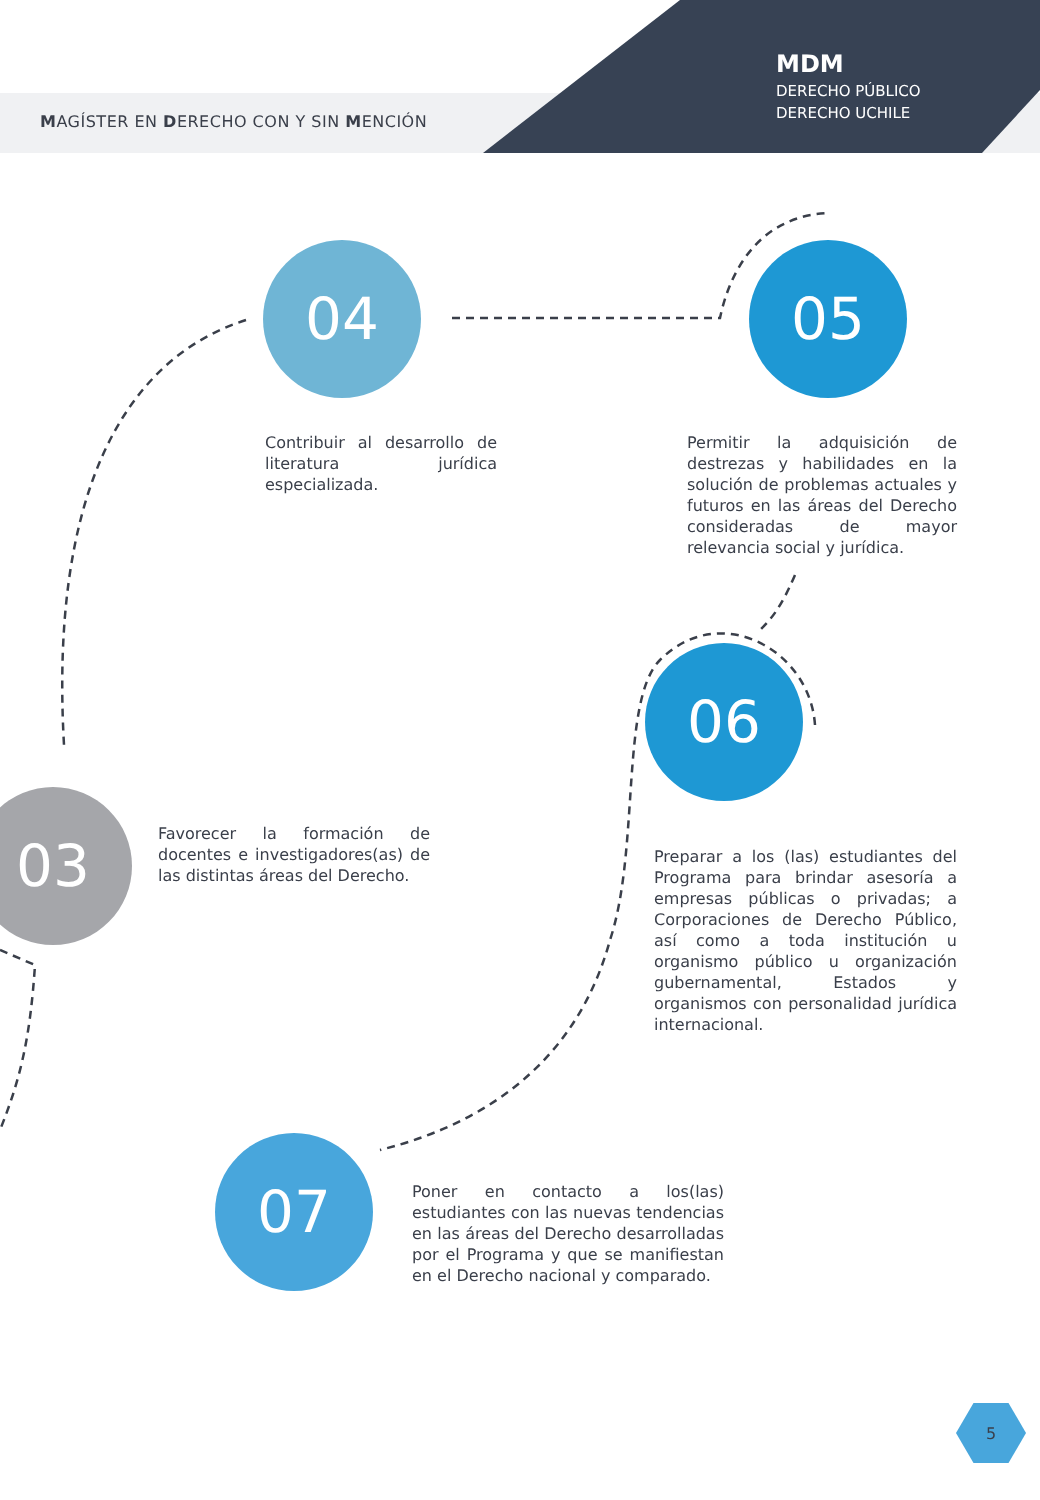MAGÍSTER EN DERECHO CON Y SIN MENCIÓN
MDM
DERECHO PÚBLICO
DERECHO UCHILE
04 05
06
03
07
Contribuir al desarrollo de literatura jurídica especializada.
Permitir la adquisición de destrezas y habilidades en la solución de problemas actuales y futuros en las áreas del Derecho consideradas de mayor relevancia social y jurídica.
Favorecer la formación de docentes e investigadores(as) de las distintas áreas del Derecho.
Preparar a los (las) estudiantes del Programa para brindar asesoría a empresas públicas o privadas; a Corporaciones de Derecho Público, así como a toda institución u organismo público u organización gubernamental, Estados y organismos con personalidad jurídica internacional.
Poner en contacto a los(las) estudiantes con las nuevas tendencias en las áreas del Derecho desarrolladas por el Programa y que se manifiestan en el Derecho nacional y comparado.
5